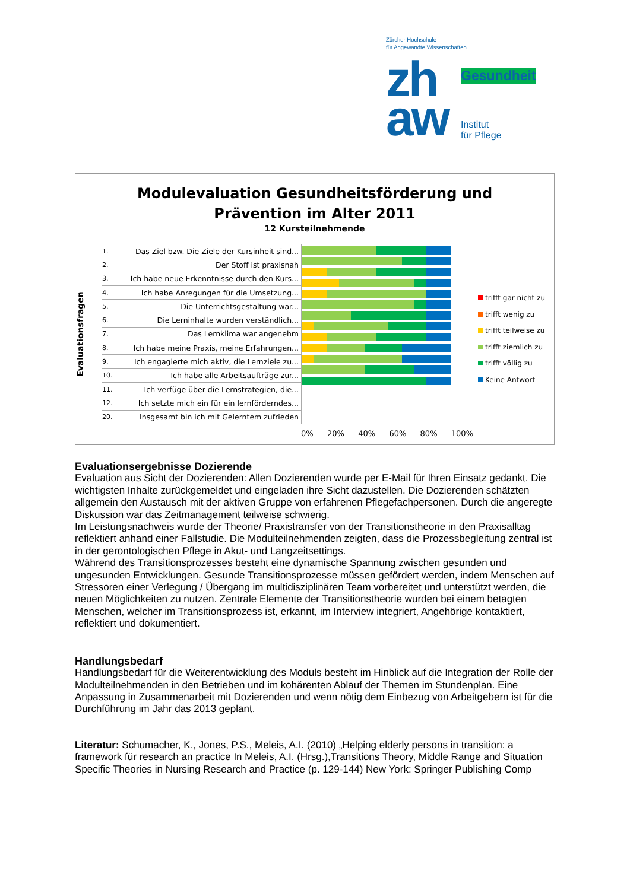Zürcher Hochschule
für Angewandte Wissenschaften
zh
aw
Gesundheit
Institut
für Pflege
Modulevaluation Gesundheitsförderung und
Prävention im Alter 2011
12 Kursteilnehmende
Evaluationsfragen
1. Das Ziel bzw. Die Ziele der Kursinheit sind...
2. Der Stoff ist praxisnah
3. Ich habe neue Erkenntnisse durch den Kurs...
4. Ich habe Anregungen für die Umsetzung...
5. Die Unterrichtsgestaltung war...
6. Die Lerninhalte wurden verständlich...
7. Das Lernklima war angenehm
8. Ich habe meine Praxis, meine Erfahrungen...
9. Ich engagierte mich aktiv, die Lernziele zu...
10. Ich habe alle Arbeitsaufträge zur...
11. Ich verfüge über die Lernstrategien, die...
12. Ich setzte mich ein für ein lernförderndes...
20. Insgesamt bin ich mit Gelerntem zufrieden
trifft gar nicht zu
trifft wenig zu
trifft teilweise zu
trifft ziemlich zu
trifft völlig zu
Keine Antwort
0% 20% 40% 60% 80% 100%
Evaluationsergebnisse Dozierende
Evaluation aus Sicht der Dozierenden: Allen Dozierenden wurde per E-Mail für Ihren Einsatz gedankt. Die wichtigsten Inhalte zurückgemeldet und eingeladen ihre Sicht dazustellen. Die Dozierenden schätzten allgemein den Austausch mit der aktiven Gruppe von erfahrenen Pflegefachpersonen. Durch die angeregte Diskussion war das Zeitmanagement teilweise schwierig.
Im Leistungsnachweis wurde der Theorie/ Praxistransfer von der Transitionstheorie in den Praxisalltag reflektiert anhand einer Fallstudie. Die Modulteilnehmenden zeigten, dass die Prozessbegleitung zentral ist in der gerontologischen Pflege in Akut- und Langzeitsettings.
Während des Transitionsprozesses besteht eine dynamische Spannung zwischen gesunden und ungesunden Entwicklungen. Gesunde Transitionsprozesse müssen gefördert werden, indem Menschen auf Stressoren einer Verlegung / Übergang im multidisziplinären Team vorbereitet und unterstützt werden, die neuen Möglichkeiten zu nutzen. Zentrale Elemente der Transitionstheorie wurden bei einem betagten Menschen, welcher im Transitionsprozess ist, erkannt, im Interview integriert, Angehörige kontaktiert, reflektiert und dokumentiert.
Handlungsbedarf
Handlungsbedarf für die Weiterentwicklung des Moduls besteht im Hinblick auf die Integration der Rolle der Modulteilnehmenden in den Betrieben und im kohärenten Ablauf der Themen im Stundenplan. Eine Anpassung in Zusammenarbeit mit Dozierenden und wenn nötig dem Einbezug von Arbeitgebern ist für die Durchführung im Jahr das 2013 geplant.
Literatur: Schumacher, K., Jones, P.S., Meleis, A.I. (2010) „Helping elderly persons in transition: a framework für research an practice In Meleis, A.I. (Hrsg.),Transitions Theory, Middle Range and Situation Specific Theories in Nursing Research and Practice (p. 129-144) New York: Springer Publishing Comp